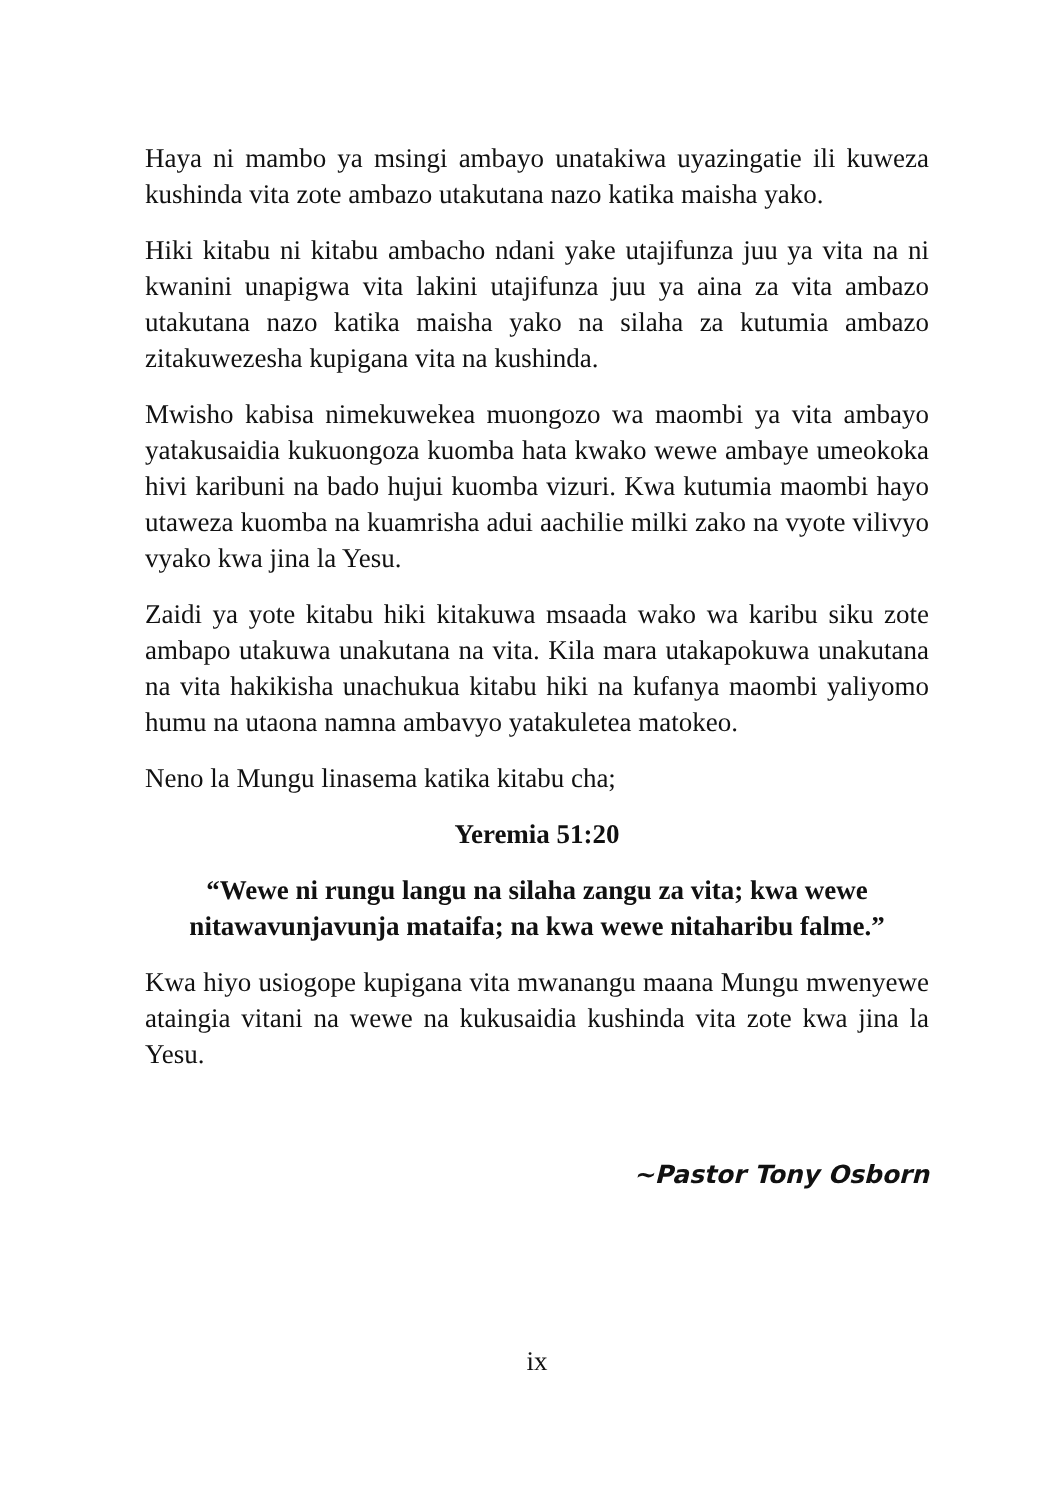Haya ni mambo ya msingi ambayo unatakiwa uyazingatie ili kuweza kushinda vita zote ambazo utakutana nazo katika maisha yako.
Hiki kitabu ni kitabu ambacho ndani yake utajifunza juu ya vita na ni kwanini unapigwa vita lakini utajifunza juu ya aina za vita ambazo utakutana nazo katika maisha yako na silaha za kutumia ambazo zitakuwezesha kupigana vita na kushinda.
Mwisho kabisa nimekuwekea muongozo wa maombi ya vita ambayo yatakusaidia kukuongoza kuomba hata kwako wewe ambaye umeokoka hivi karibuni na bado hujui kuomba vizuri. Kwa kutumia maombi hayo utaweza kuomba na kuamrisha adui aachilie milki zako na vyote vilivyo vyako kwa jina la Yesu.
Zaidi ya yote kitabu hiki kitakuwa msaada wako wa karibu siku zote ambapo utakuwa unakutana na vita. Kila mara utakapokuwa unakutana na vita hakikisha unachukua kitabu hiki na kufanya maombi yaliyomo humu na utaona namna ambavyo yatakuletea matokeo.
Neno la Mungu linasema katika kitabu cha;
Yeremia 51:20
“Wewe ni rungu langu na silaha zangu za vita; kwa wewe nitawavunjavunja mataifa; na kwa wewe nitaharibu falme.”
Kwa hiyo usiogope kupigana vita mwanangu maana Mungu mwenyewe ataingia vitani na wewe na kukusaidia kushinda vita zote kwa jina la Yesu.
~Pastor Tony Osborn
ix